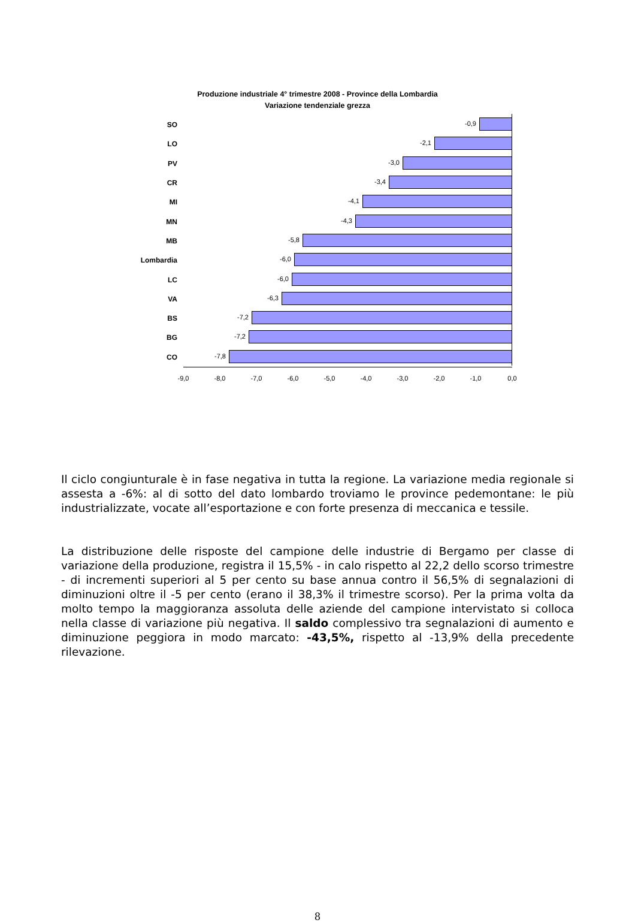Produzione industriale 4° trimestre 2008 - Province della Lombardia
Variazione tendenziale grezza
SO
-0,9
LO
-2,1
PV
-3,0
CR
-3,4
MI
-4,1
MN
-4,3
MB
-5,8
Lombardia
-6,0
LC
-6,0
VA
-6,3
BS
-7,2
BG
-7,2
CO
-7,8
-9,0 -8,0 -7,0 -6,0 -5,0 -4,0 -3,0 -2,0 -1,0 0,0
Il ciclo congiunturale è in fase negativa in tutta la regione. La variazione media regionale si assesta a -6%: al di sotto del dato lombardo troviamo le province pedemontane: le più industrializzate, vocate all’esportazione e con forte presenza di meccanica e tessile.
La distribuzione delle risposte del campione delle industrie di Bergamo per classe di variazione della produzione, registra il 15,5% - in calo rispetto al 22,2 dello scorso trimestre - di incrementi superiori al 5 per cento su base annua contro il 56,5% di segnalazioni di diminuzioni oltre il -5 per cento (erano il 38,3% il trimestre scorso). Per la prima volta da molto tempo la maggioranza assoluta delle aziende del campione intervistato si colloca nella classe di variazione più negativa. Il saldo complessivo tra segnalazioni di aumento e diminuzione peggiora in modo marcato: -43,5%, rispetto al -13,9% della precedente rilevazione.
8